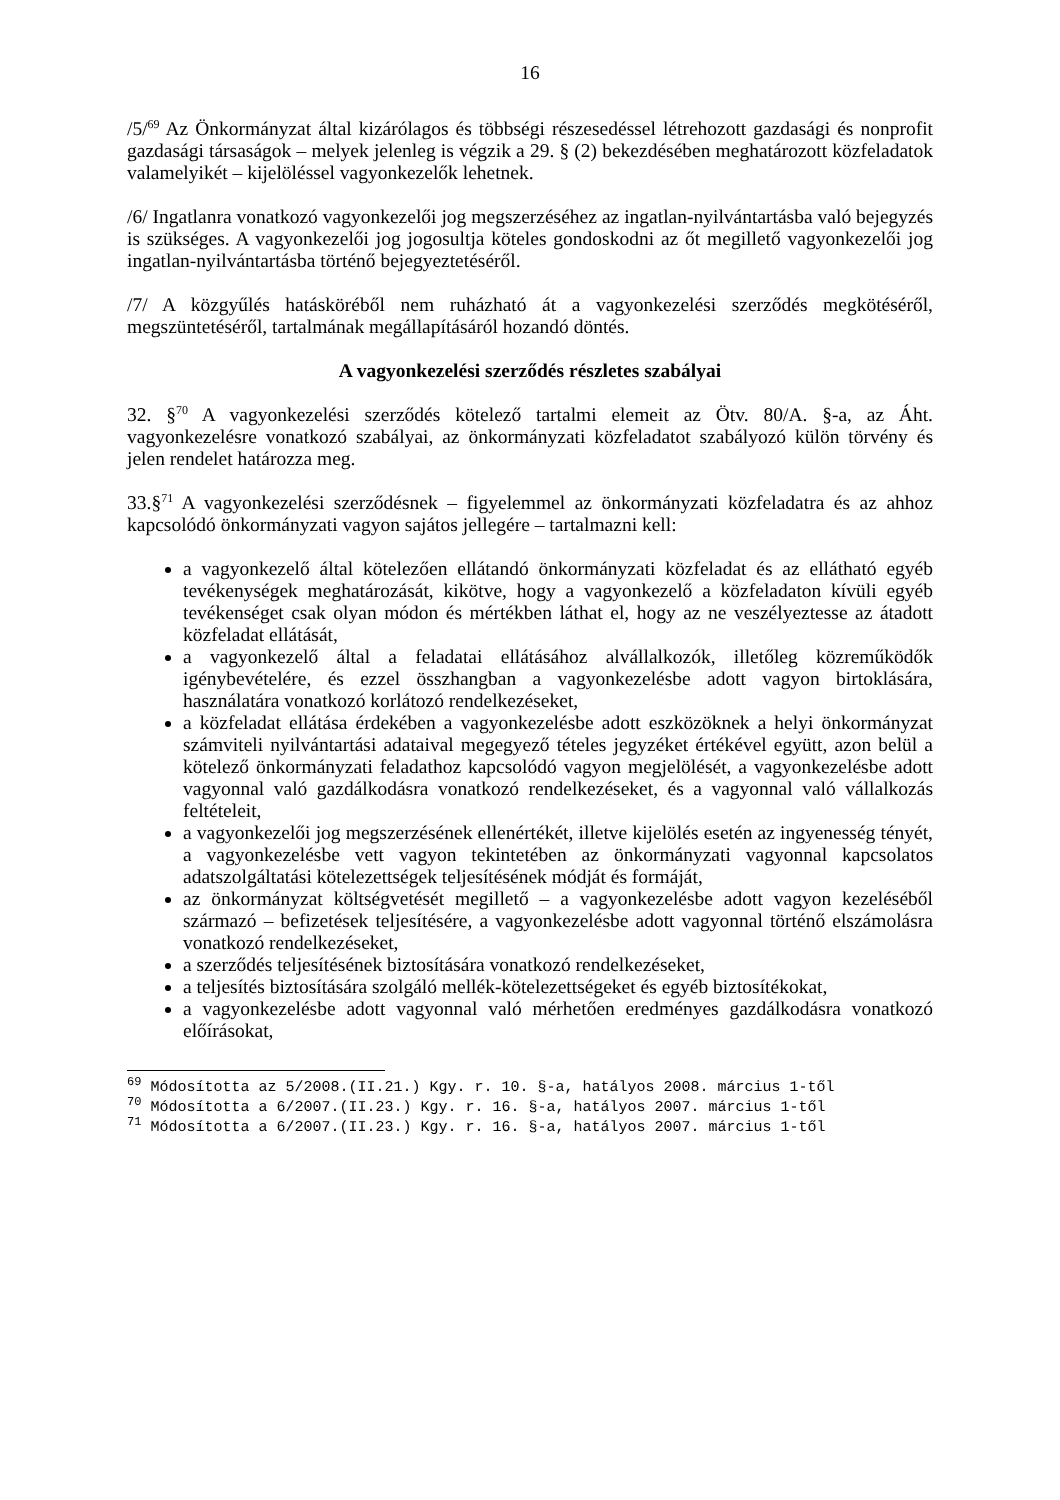16
/5/<sup>69</sup> Az Önkormányzat által kizárólagos és többségi részesedéssel létrehozott gazdasági és nonprofit gazdasági társaságok – melyek jelenleg is végzik a 29. § (2) bekezdésében meghatározott közfeladatok valamelyikét – kijelöléssel vagyonkezelők lehetnek.
/6/ Ingatlanra vonatkozó vagyonkezelői jog megszerzéséhez az ingatlan-nyilvántartásba való bejegyzés is szükséges. A vagyonkezelői jog jogosultja köteles gondoskodni az őt megillető vagyonkezelői jog ingatlan-nyilvántartásba történő bejegyeztetéséről.
/7/ A közgyűlés hatásköréből nem ruházható át a vagyonkezelési szerződés megkötéséről, megszüntetéséről, tartalmának megállapításáról hozandó döntés.
A vagyonkezelési szerződés részletes szabályai
32. §<sup>70</sup> A vagyonkezelési szerződés kötelező tartalmi elemeit az Ötv. 80/A. §-a, az Áht. vagyonkezelésre vonatkozó szabályai, az önkormányzati közfeladatot szabályozó külön törvény és jelen rendelet határozza meg.
33.§<sup>71</sup> A vagyonkezelési szerződésnek – figyelemmel az önkormányzati közfeladatra és az ahhoz kapcsolódó önkormányzati vagyon sajátos jellegére – tartalmazni kell:
a vagyonkezelő által kötelezően ellátandó önkormányzati közfeladat és az ellátható egyéb tevékenységek meghatározását, kikötve, hogy a vagyonkezelő a közfeladaton kívüli egyéb tevékenséget csak olyan módon és mértékben láthat el, hogy az ne veszélyeztesse az átadott közfeladat ellátását,
a vagyonkezelő által a feladatai ellátásához alvállalkozók, illetőleg közreműködők igénybevételére, és ezzel összhangban a vagyonkezelésbe adott vagyon birtoklására, használatára vonatkozó korlátozó rendelkezéseket,
a közfeladat ellátása érdekében a vagyonkezelésbe adott eszközöknek a helyi önkormányzat számviteli nyilvántartási adataival megegyező tételes jegyzéket értékével együtt, azon belül a kötelező önkormányzati feladathoz kapcsolódó vagyon megjelölését, a vagyonkezelésbe adott vagyonnal való gazdálkodásra vonatkozó rendelkezéseket, és a vagyonnal való vállalkozás feltételeit,
a vagyonkezelői jog megszerzésének ellenértékét, illetve kijelölés esetén az ingyenesség tényét, a vagyonkezelésbe vett vagyon tekintetében az önkormányzati vagyonnal kapcsolatos adatszolgáltatási kötelezettségek teljesítésének módját és formáját,
az önkormányzat költségvetését megillető – a vagyonkezelésbe adott vagyon kezeléséből származó – befizetések teljesítésére, a vagyonkezelésbe adott vagyonnal történő elszámolásra vonatkozó rendelkezéseket,
a szerződés teljesítésének biztosítására vonatkozó rendelkezéseket,
a teljesítés biztosítására szolgáló mellék-kötelezettségeket és egyéb biztosítékokat,
a vagyonkezelésbe adott vagyonnal való mérhetően eredményes gazdálkodásra vonatkozó előírásokat,
<sup>69</sup> Módosította az 5/2008.(II.21.) Kgy. r. 10. §-a, hatályos 2008. március 1-től
<sup>70</sup> Módosította a 6/2007.(II.23.) Kgy. r. 16. §-a, hatályos 2007. március 1-től
<sup>71</sup> Módosította a 6/2007.(II.23.) Kgy. r. 16. §-a, hatályos 2007. március 1-től